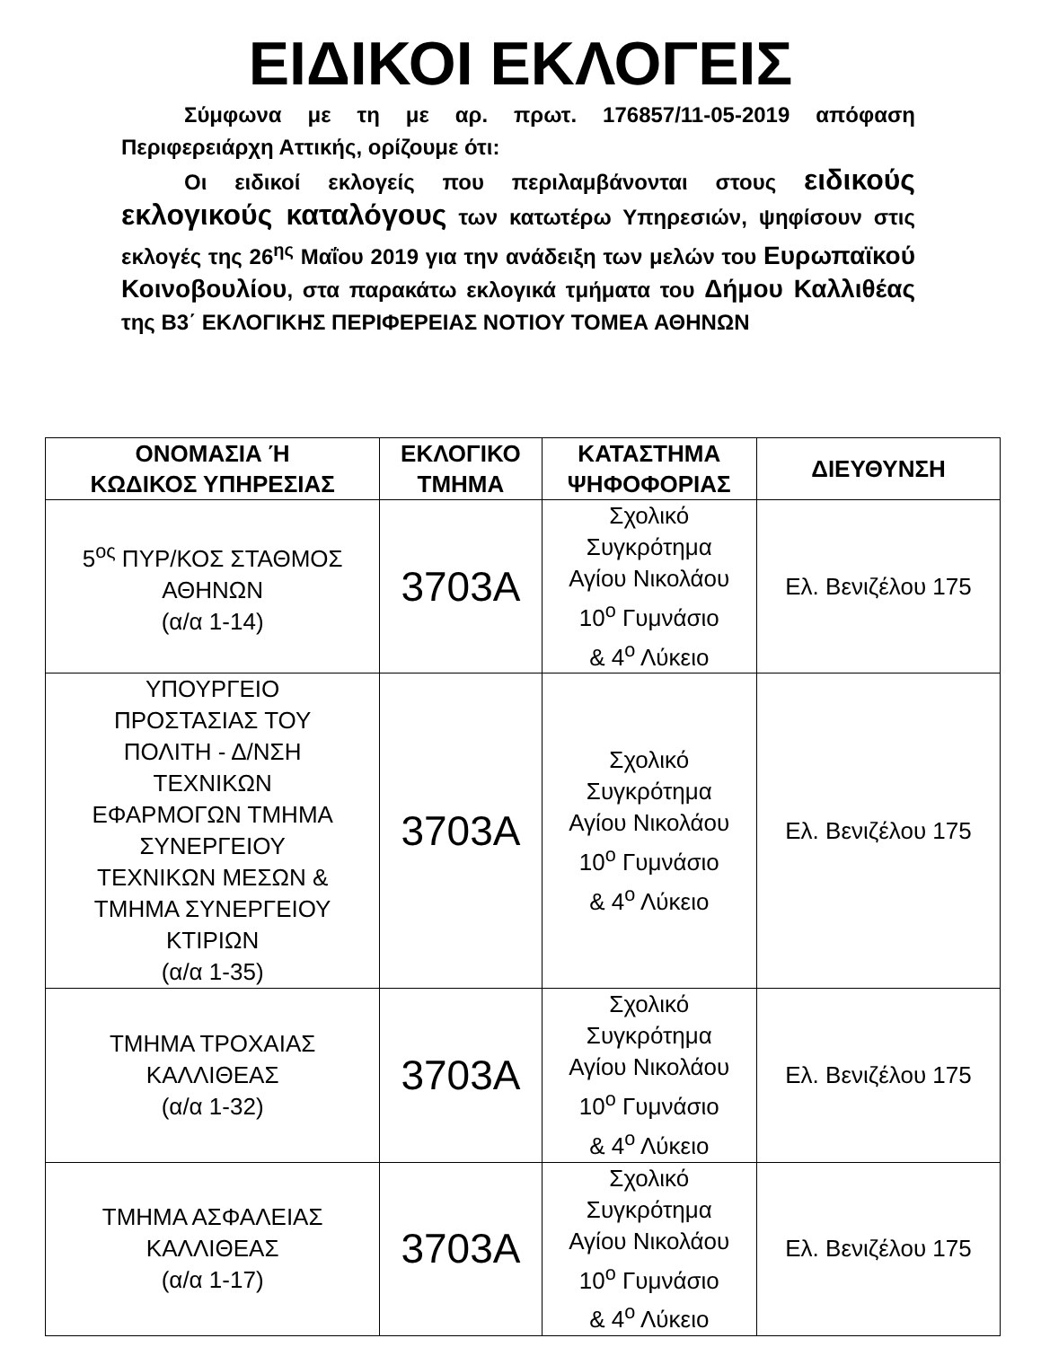ΕΙΔΙΚΟΙ ΕΚΛΟΓΕΙΣ
Σύμφωνα με τη με αρ. πρωτ. 176857/11-05-2019 απόφαση Περιφερειάρχη Αττικής, ορίζουμε ότι:
Οι ειδικοί εκλογείς που περιλαμβάνονται στους ειδικούς εκλογικούς καταλόγους των κατωτέρω Υπηρεσιών, ψηφίσουν στις εκλογές της 26<sup>ης</sup> Μαΐου 2019 για την ανάδειξη των μελών του Ευρωπαϊκού Κοινοβουλίου, στα παρακάτω εκλογικά τμήματα του Δήμου Καλλιθέας της Β3΄ ΕΚΛΟΓΙΚΗΣ ΠΕΡΙΦΕΡΕΙΑΣ ΝΟΤΙΟΥ ΤΟΜΕΑ ΑΘΗΝΩΝ
| ΟΝΟΜΑΣΙΑ Ή ΚΩΔΙΚΟΣ ΥΠΗΡΕΣΙΑΣ | ΕΚΛΟΓΙΚΟ ΤΜΗΜΑ | ΚΑΤΑΣΤΗΜΑ ΨΗΦΟΦΟΡΙΑΣ | ΔΙΕΥΘΥΝΣΗ |
| --- | --- | --- | --- |
| 5<sup>ος</sup> ΠΥΡ/ΚΟΣ ΣΤΑΘΜΟΣ ΑΘΗΝΩΝ (α/α 1-14) | 3703Α | Σχολικό Συγκρότημα Αγίου Νικολάου 10<sup>ο</sup> Γυμνάσιο & 4<sup>ο</sup> Λύκειο | Ελ. Βενιζέλου 175 |
| ΥΠΟΥΡΓΕΙΟ ΠΡΟΣΤΑΣΙΑΣ ΤΟΥ ΠΟΛΙΤΗ - Δ/ΝΣΗ ΤΕΧΝΙΚΩΝ ΕΦΑΡΜΟΓΩΝ ΤΜΗΜΑ ΣΥΝΕΡΓΕΙΟΥ ΤΕΧΝΙΚΩΝ ΜΕΣΩΝ & ΤΜΗΜΑ ΣΥΝΕΡΓΕΙΟΥ ΚΤΙΡΙΩΝ (α/α 1-35) | 3703Α | Σχολικό Συγκρότημα Αγίου Νικολάου 10<sup>ο</sup> Γυμνάσιο & 4<sup>ο</sup> Λύκειο | Ελ. Βενιζέλου 175 |
| ΤΜΗΜΑ ΤΡΟΧΑΙΑΣ ΚΑΛΛΙΘΕΑΣ (α/α 1-32) | 3703Α | Σχολικό Συγκρότημα Αγίου Νικολάου 10<sup>ο</sup> Γυμνάσιο & 4<sup>ο</sup> Λύκειο | Ελ. Βενιζέλου 175 |
| ΤΜΗΜΑ ΑΣΦΑΛΕΙΑΣ ΚΑΛΛΙΘΕΑΣ (α/α 1-17) | 3703Α | Σχολικό Συγκρότημα Αγίου Νικολάου 10<sup>ο</sup> Γυμνάσιο & 4<sup>ο</sup> Λύκειο | Ελ. Βενιζέλου 175 |